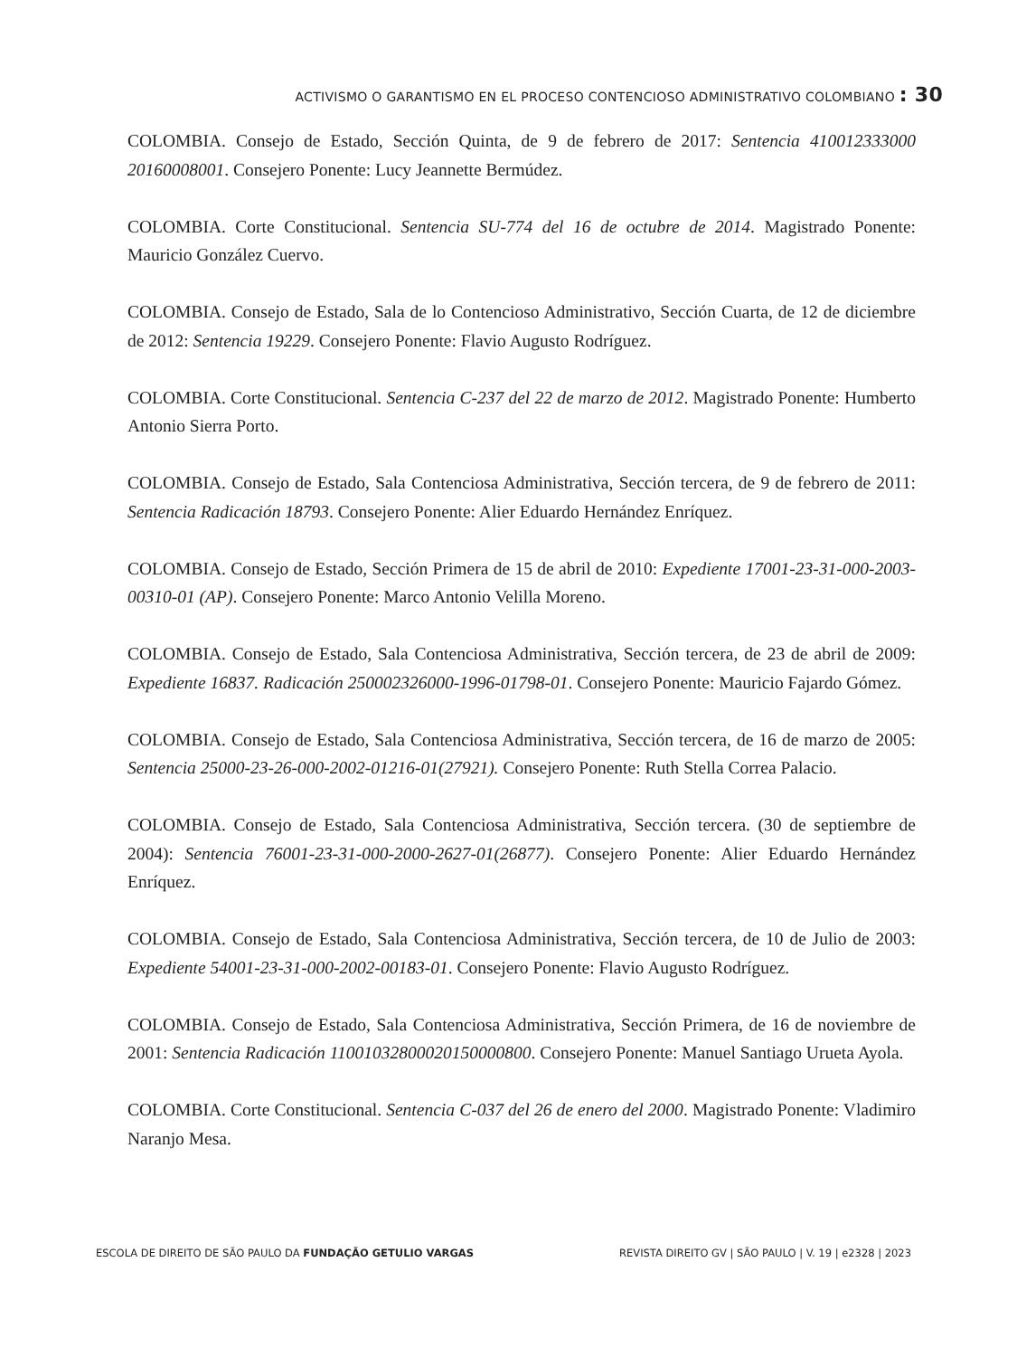ACTIVISMO O GARANTISMO EN EL PROCESO CONTENCIOSO ADMINISTRATIVO COLOMBIANO : 30
COLOMBIA. Consejo de Estado, Sección Quinta, de 9 de febrero de 2017: Sentencia 410012333000 20160008001. Consejero Ponente: Lucy Jeannette Bermúdez.
COLOMBIA. Corte Constitucional. Sentencia SU-774 del 16 de octubre de 2014. Magistrado Ponente: Mauricio González Cuervo.
COLOMBIA. Consejo de Estado, Sala de lo Contencioso Administrativo, Sección Cuarta, de 12 de diciembre de 2012: Sentencia 19229. Consejero Ponente: Flavio Augusto Rodríguez.
COLOMBIA. Corte Constitucional. Sentencia C-237 del 22 de marzo de 2012. Magistrado Ponente: Humberto Antonio Sierra Porto.
COLOMBIA. Consejo de Estado, Sala Contenciosa Administrativa, Sección tercera, de 9 de febrero de 2011: Sentencia Radicación 18793. Consejero Ponente: Alier Eduardo Hernández Enríquez.
COLOMBIA. Consejo de Estado, Sección Primera de 15 de abril de 2010: Expediente 17001-23-31-000-2003-00310-01 (AP). Consejero Ponente: Marco Antonio Velilla Moreno.
COLOMBIA. Consejo de Estado, Sala Contenciosa Administrativa, Sección tercera, de 23 de abril de 2009: Expediente 16837. Radicación 250002326000-1996-01798-01. Consejero Ponente: Mauricio Fajardo Gómez.
COLOMBIA. Consejo de Estado, Sala Contenciosa Administrativa, Sección tercera, de 16 de marzo de 2005: Sentencia 25000-23-26-000-2002-01216-01(27921). Consejero Ponente: Ruth Stella Correa Palacio.
COLOMBIA. Consejo de Estado, Sala Contenciosa Administrativa, Sección tercera. (30 de septiembre de 2004): Sentencia 76001-23-31-000-2000-2627-01(26877). Consejero Ponente: Alier Eduardo Hernández Enríquez.
COLOMBIA. Consejo de Estado, Sala Contenciosa Administrativa, Sección tercera, de 10 de Julio de 2003: Expediente 54001-23-31-000-2002-00183-01. Consejero Ponente: Flavio Augusto Rodríguez.
COLOMBIA. Consejo de Estado, Sala Contenciosa Administrativa, Sección Primera, de 16 de noviembre de 2001: Sentencia Radicación 11001032800020150000800. Consejero Ponente: Manuel Santiago Urueta Ayola.
COLOMBIA. Corte Constitucional. Sentencia C-037 del 26 de enero del 2000. Magistrado Ponente: Vladimiro Naranjo Mesa.
ESCOLA DE DIREITO DE SÃO PAULO DA FUNDAÇÃO GETULIO VARGAS REVISTA DIREITO GV | SÃO PAULO | V. 19 | e2328 | 2023